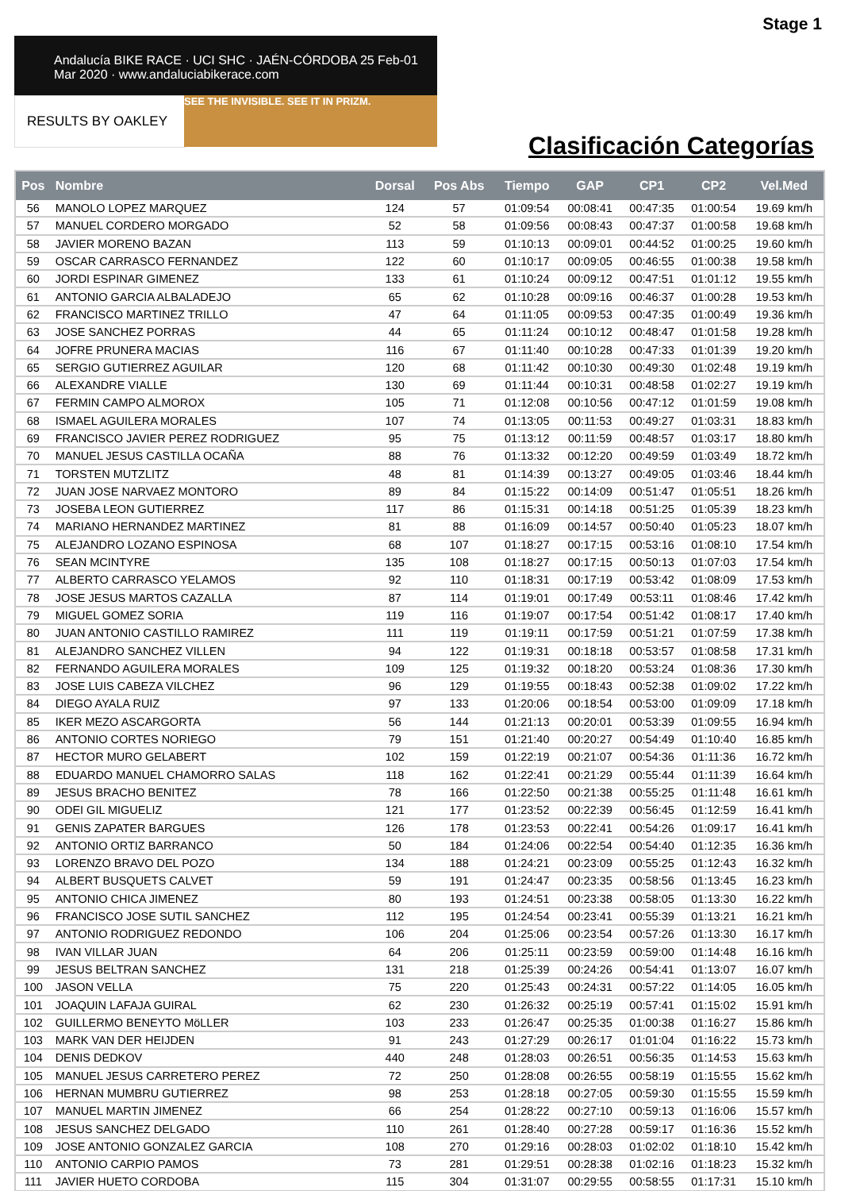Stage 1
Andalucía BIKE RACE · UCI SHC · JAÉN-CÓRDOBA 25 Feb-01 Mar 2020 · www.andaluciabikerace.com
RESULTS BY OAKLEY SEE THE INVISIBLE. SEE IT IN PRIZM.
Clasificación Categorías
| Pos | Nombre | Dorsal | Pos Abs | Tiempo | GAP | CP1 | CP2 | Vel.Med |
| --- | --- | --- | --- | --- | --- | --- | --- | --- |
| 56 | MANOLO LOPEZ MARQUEZ | 124 | 57 | 01:09:54 | 00:08:41 | 00:47:35 | 01:00:54 | 19.69 km/h |
| 57 | MANUEL CORDERO MORGADO | 52 | 58 | 01:09:56 | 00:08:43 | 00:47:37 | 01:00:58 | 19.68 km/h |
| 58 | JAVIER MORENO BAZAN | 113 | 59 | 01:10:13 | 00:09:01 | 00:44:52 | 01:00:25 | 19.60 km/h |
| 59 | OSCAR CARRASCO FERNANDEZ | 122 | 60 | 01:10:17 | 00:09:05 | 00:46:55 | 01:00:38 | 19.58 km/h |
| 60 | JORDI ESPINAR GIMENEZ | 133 | 61 | 01:10:24 | 00:09:12 | 00:47:51 | 01:01:12 | 19.55 km/h |
| 61 | ANTONIO GARCIA ALBALADEJO | 65 | 62 | 01:10:28 | 00:09:16 | 00:46:37 | 01:00:28 | 19.53 km/h |
| 62 | FRANCISCO MARTINEZ TRILLO | 47 | 64 | 01:11:05 | 00:09:53 | 00:47:35 | 01:00:49 | 19.36 km/h |
| 63 | JOSE SANCHEZ PORRAS | 44 | 65 | 01:11:24 | 00:10:12 | 00:48:47 | 01:01:58 | 19.28 km/h |
| 64 | JOFRE PRUNERA MACIAS | 116 | 67 | 01:11:40 | 00:10:28 | 00:47:33 | 01:01:39 | 19.20 km/h |
| 65 | SERGIO GUTIERREZ AGUILAR | 120 | 68 | 01:11:42 | 00:10:30 | 00:49:30 | 01:02:48 | 19.19 km/h |
| 66 | ALEXANDRE VIALLE | 130 | 69 | 01:11:44 | 00:10:31 | 00:48:58 | 01:02:27 | 19.19 km/h |
| 67 | FERMIN CAMPO ALMOROX | 105 | 71 | 01:12:08 | 00:10:56 | 00:47:12 | 01:01:59 | 19.08 km/h |
| 68 | ISMAEL AGUILERA MORALES | 107 | 74 | 01:13:05 | 00:11:53 | 00:49:27 | 01:03:31 | 18.83 km/h |
| 69 | FRANCISCO JAVIER PEREZ RODRIGUEZ | 95 | 75 | 01:13:12 | 00:11:59 | 00:48:57 | 01:03:17 | 18.80 km/h |
| 70 | MANUEL JESUS CASTILLA OCAÑA | 88 | 76 | 01:13:32 | 00:12:20 | 00:49:59 | 01:03:49 | 18.72 km/h |
| 71 | TORSTEN MUTZLITZ | 48 | 81 | 01:14:39 | 00:13:27 | 00:49:05 | 01:03:46 | 18.44 km/h |
| 72 | JUAN JOSE NARVAEZ MONTORO | 89 | 84 | 01:15:22 | 00:14:09 | 00:51:47 | 01:05:51 | 18.26 km/h |
| 73 | JOSEBA LEON GUTIERREZ | 117 | 86 | 01:15:31 | 00:14:18 | 00:51:25 | 01:05:39 | 18.23 km/h |
| 74 | MARIANO HERNANDEZ MARTINEZ | 81 | 88 | 01:16:09 | 00:14:57 | 00:50:40 | 01:05:23 | 18.07 km/h |
| 75 | ALEJANDRO LOZANO ESPINOSA | 68 | 107 | 01:18:27 | 00:17:15 | 00:53:16 | 01:08:10 | 17.54 km/h |
| 76 | SEAN MCINTYRE | 135 | 108 | 01:18:27 | 00:17:15 | 00:50:13 | 01:07:03 | 17.54 km/h |
| 77 | ALBERTO CARRASCO YELAMOS | 92 | 110 | 01:18:31 | 00:17:19 | 00:53:42 | 01:08:09 | 17.53 km/h |
| 78 | JOSE JESUS MARTOS CAZALLA | 87 | 114 | 01:19:01 | 00:17:49 | 00:53:11 | 01:08:46 | 17.42 km/h |
| 79 | MIGUEL GOMEZ SORIA | 119 | 116 | 01:19:07 | 00:17:54 | 00:51:42 | 01:08:17 | 17.40 km/h |
| 80 | JUAN ANTONIO CASTILLO RAMIREZ | 111 | 119 | 01:19:11 | 00:17:59 | 00:51:21 | 01:07:59 | 17.38 km/h |
| 81 | ALEJANDRO SANCHEZ VILLEN | 94 | 122 | 01:19:31 | 00:18:18 | 00:53:57 | 01:08:58 | 17.31 km/h |
| 82 | FERNANDO AGUILERA MORALES | 109 | 125 | 01:19:32 | 00:18:20 | 00:53:24 | 01:08:36 | 17.30 km/h |
| 83 | JOSE LUIS CABEZA VILCHEZ | 96 | 129 | 01:19:55 | 00:18:43 | 00:52:38 | 01:09:02 | 17.22 km/h |
| 84 | DIEGO AYALA RUIZ | 97 | 133 | 01:20:06 | 00:18:54 | 00:53:00 | 01:09:09 | 17.18 km/h |
| 85 | IKER MEZO ASCARGORTA | 56 | 144 | 01:21:13 | 00:20:01 | 00:53:39 | 01:09:55 | 16.94 km/h |
| 86 | ANTONIO CORTES NORIEGO | 79 | 151 | 01:21:40 | 00:20:27 | 00:54:49 | 01:10:40 | 16.85 km/h |
| 87 | HECTOR MURO GELABERT | 102 | 159 | 01:22:19 | 00:21:07 | 00:54:36 | 01:11:36 | 16.72 km/h |
| 88 | EDUARDO MANUEL CHAMORRO SALAS | 118 | 162 | 01:22:41 | 00:21:29 | 00:55:44 | 01:11:39 | 16.64 km/h |
| 89 | JESUS BRACHO BENITEZ | 78 | 166 | 01:22:50 | 00:21:38 | 00:55:25 | 01:11:48 | 16.61 km/h |
| 90 | ODEI GIL MIGUELIZ | 121 | 177 | 01:23:52 | 00:22:39 | 00:56:45 | 01:12:59 | 16.41 km/h |
| 91 | GENIS ZAPATER BARGUES | 126 | 178 | 01:23:53 | 00:22:41 | 00:54:26 | 01:09:17 | 16.41 km/h |
| 92 | ANTONIO ORTIZ BARRANCO | 50 | 184 | 01:24:06 | 00:22:54 | 00:54:40 | 01:12:35 | 16.36 km/h |
| 93 | LORENZO BRAVO DEL POZO | 134 | 188 | 01:24:21 | 00:23:09 | 00:55:25 | 01:12:43 | 16.32 km/h |
| 94 | ALBERT BUSQUETS CALVET | 59 | 191 | 01:24:47 | 00:23:35 | 00:58:56 | 01:13:45 | 16.23 km/h |
| 95 | ANTONIO CHICA JIMENEZ | 80 | 193 | 01:24:51 | 00:23:38 | 00:58:05 | 01:13:30 | 16.22 km/h |
| 96 | FRANCISCO JOSE SUTIL SANCHEZ | 112 | 195 | 01:24:54 | 00:23:41 | 00:55:39 | 01:13:21 | 16.21 km/h |
| 97 | ANTONIO RODRIGUEZ REDONDO | 106 | 204 | 01:25:06 | 00:23:54 | 00:57:26 | 01:13:30 | 16.17 km/h |
| 98 | IVAN VILLAR JUAN | 64 | 206 | 01:25:11 | 00:23:59 | 00:59:00 | 01:14:48 | 16.16 km/h |
| 99 | JESUS BELTRAN SANCHEZ | 131 | 218 | 01:25:39 | 00:24:26 | 00:54:41 | 01:13:07 | 16.07 km/h |
| 100 | JASON VELLA | 75 | 220 | 01:25:43 | 00:24:31 | 00:57:22 | 01:14:05 | 16.05 km/h |
| 101 | JOAQUIN LAFAJA GUIRAL | 62 | 230 | 01:26:32 | 00:25:19 | 00:57:41 | 01:15:02 | 15.91 km/h |
| 102 | GUILLERMO BENEYTO MöLLER | 103 | 233 | 01:26:47 | 00:25:35 | 01:00:38 | 01:16:27 | 15.86 km/h |
| 103 | MARK VAN DER HEIJDEN | 91 | 243 | 01:27:29 | 00:26:17 | 01:01:04 | 01:16:22 | 15.73 km/h |
| 104 | DENIS DEDKOV | 440 | 248 | 01:28:03 | 00:26:51 | 00:56:35 | 01:14:53 | 15.63 km/h |
| 105 | MANUEL JESUS CARRETERO PEREZ | 72 | 250 | 01:28:08 | 00:26:55 | 00:58:19 | 01:15:55 | 15.62 km/h |
| 106 | HERNAN MUMBRU GUTIERREZ | 98 | 253 | 01:28:18 | 00:27:05 | 00:59:30 | 01:15:55 | 15.59 km/h |
| 107 | MANUEL MARTIN JIMENEZ | 66 | 254 | 01:28:22 | 00:27:10 | 00:59:13 | 01:16:06 | 15.57 km/h |
| 108 | JESUS SANCHEZ DELGADO | 110 | 261 | 01:28:40 | 00:27:28 | 00:59:17 | 01:16:36 | 15.52 km/h |
| 109 | JOSE ANTONIO GONZALEZ GARCIA | 108 | 270 | 01:29:16 | 00:28:03 | 01:02:02 | 01:18:10 | 15.42 km/h |
| 110 | ANTONIO CARPIO PAMOS | 73 | 281 | 01:29:51 | 00:28:38 | 01:02:16 | 01:18:23 | 15.32 km/h |
| 111 | JAVIER HUETO CORDOBA | 115 | 304 | 01:31:07 | 00:29:55 | 00:58:55 | 01:17:31 | 15.10 km/h |